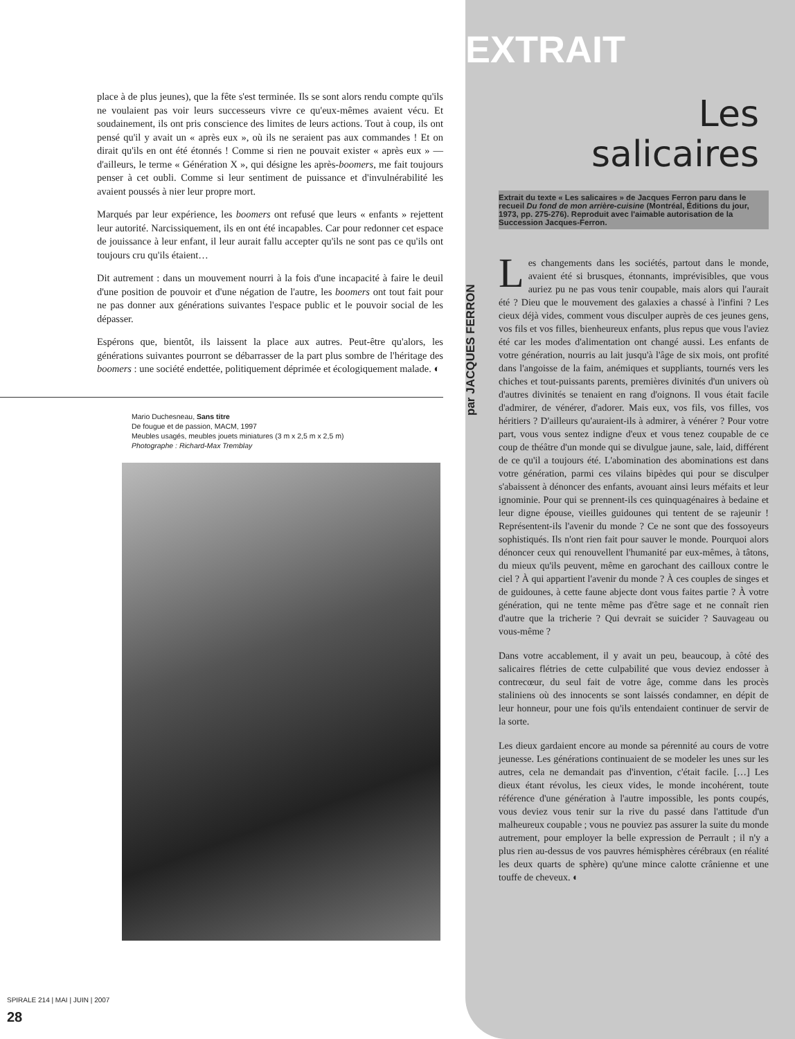EXTRAIT
place à de plus jeunes), que la fête s'est terminée. Ils se sont alors rendu compte qu'ils ne voulaient pas voir leurs successeurs vivre ce qu'eux-mêmes avaient vécu. Et soudainement, ils ont pris conscience des limites de leurs actions. Tout à coup, ils ont pensé qu'il y avait un « après eux », où ils ne seraient pas aux commandes ! Et on dirait qu'ils en ont été étonnés ! Comme si rien ne pouvait exister « après eux » — d'ailleurs, le terme « Génération X », qui désigne les après-boomers, me fait toujours penser à cet oubli. Comme si leur sentiment de puissance et d'invulnérabilité les avaient poussés à nier leur propre mort.
Marqués par leur expérience, les boomers ont refusé que leurs « enfants » rejettent leur autorité. Narcissiquement, ils en ont été incapables. Car pour redonner cet espace de jouissance à leur enfant, il leur aurait fallu accepter qu'ils ne sont pas ce qu'ils ont toujours cru qu'ils étaient…
Dit autrement : dans un mouvement nourri à la fois d'une incapacité à faire le deuil d'une position de pouvoir et d'une négation de l'autre, les boomers ont tout fait pour ne pas donner aux générations suivantes l'espace public et le pouvoir social de les dépasser.
Espérons que, bientôt, ils laissent la place aux autres. Peut-être qu'alors, les générations suivantes pourront se débarrasser de la part plus sombre de l'héritage des boomers : une société endettée, politiquement déprimée et écologiquement malade. ◐
Mario Duchesneau, Sans titre
De fougue et de passion, MACM, 1997
Meubles usagés, meubles jouets miniatures (3 m x 2,5 m x 2,5 m)
Photographe : Richard-Max Tremblay
Les
salicaires
Extrait du texte « Les salicaires » de Jacques Ferron paru dans le recueil Du fond de mon arrière-cuisine (Montréal, Éditions du jour, 1973, pp. 275-276). Reproduit avec l'aimable autorisation de la Succession Jacques-Ferron.
par JACQUES FERRON
Les changements dans les sociétés, partout dans le monde, avaient été si brusques, étonnants, imprévisibles, que vous auriez pu ne pas vous tenir coupable, mais alors qui l'aurait été ? Dieu que le mouvement des galaxies a chassé à l'infini ? Les cieux déjà vides, comment vous disculper auprès de ces jeunes gens, vos fils et vos filles, bienheureux enfants, plus repus que vous l'aviez été car les modes d'alimentation ont changé aussi. Les enfants de votre génération, nourris au lait jusqu'à l'âge de six mois, ont profité dans l'angoisse de la faim, anémiques et suppliants, tournés vers les chiches et tout-puissants parents, premières divinités d'un univers où d'autres divinités se tenaient en rang d'oignons. Il vous était facile d'admirer, de vénérer, d'adorer. Mais eux, vos fils, vos filles, vos héritiers ? D'ailleurs qu'auraient-ils à admirer, à vénérer ? Pour votre part, vous vous sentez indigne d'eux et vous tenez coupable de ce coup de théâtre d'un monde qui se divulgue jaune, sale, laid, différent de ce qu'il a toujours été. L'abomination des abominations est dans votre génération, parmi ces vilains bipèdes qui pour se disculper s'abaissent à dénoncer des enfants, avouant ainsi leurs méfaits et leur ignominie. Pour qui se prennent-ils ces quinquagénaires à bedaine et leur digne épouse, vieilles guidounes qui tentent de se rajeunir ! Représentent-ils l'avenir du monde ? Ce ne sont que des fossoyeurs sophistiqués. Ils n'ont rien fait pour sauver le monde. Pourquoi alors dénoncer ceux qui renouvellent l'humanité par eux-mêmes, à tâtons, du mieux qu'ils peuvent, même en garochant des cailloux contre le ciel ? À qui appartient l'avenir du monde ? À ces couples de singes et de guidounes, à cette faune abjecte dont vous faites partie ? À votre génération, qui ne tente même pas d'être sage et ne connaît rien d'autre que la tricherie ? Qui devrait se suicider ? Sauvageau ou vous-même ?
Dans votre accablement, il y avait un peu, beaucoup, à côté des salicaires flétries de cette culpabilité que vous deviez endosser à contrecœur, du seul fait de votre âge, comme dans les procès staliniens où des innocents se sont laissés condamner, en dépit de leur honneur, pour une fois qu'ils entendaient continuer de servir de la sorte.
Les dieux gardaient encore au monde sa pérennité au cours de votre jeunesse. Les générations continuaient de se modeler les unes sur les autres, cela ne demandait pas d'invention, c'était facile. […] Les dieux étant révolus, les cieux vides, le monde incohérent, toute référence d'une génération à l'autre impossible, les ponts coupés, vous deviez vous tenir sur la rive du passé dans l'attitude d'un malheureux coupable ; vous ne pouviez pas assurer la suite du monde autrement, pour employer la belle expression de Perrault ; il n'y a plus rien au-dessus de vos pauvres hémisphères cérébraux (en réalité les deux quarts de sphère) qu'une mince calotte crânienne et une touffe de cheveux. ◐
SPIRALE 214 | MAI | JUIN | 2007
28